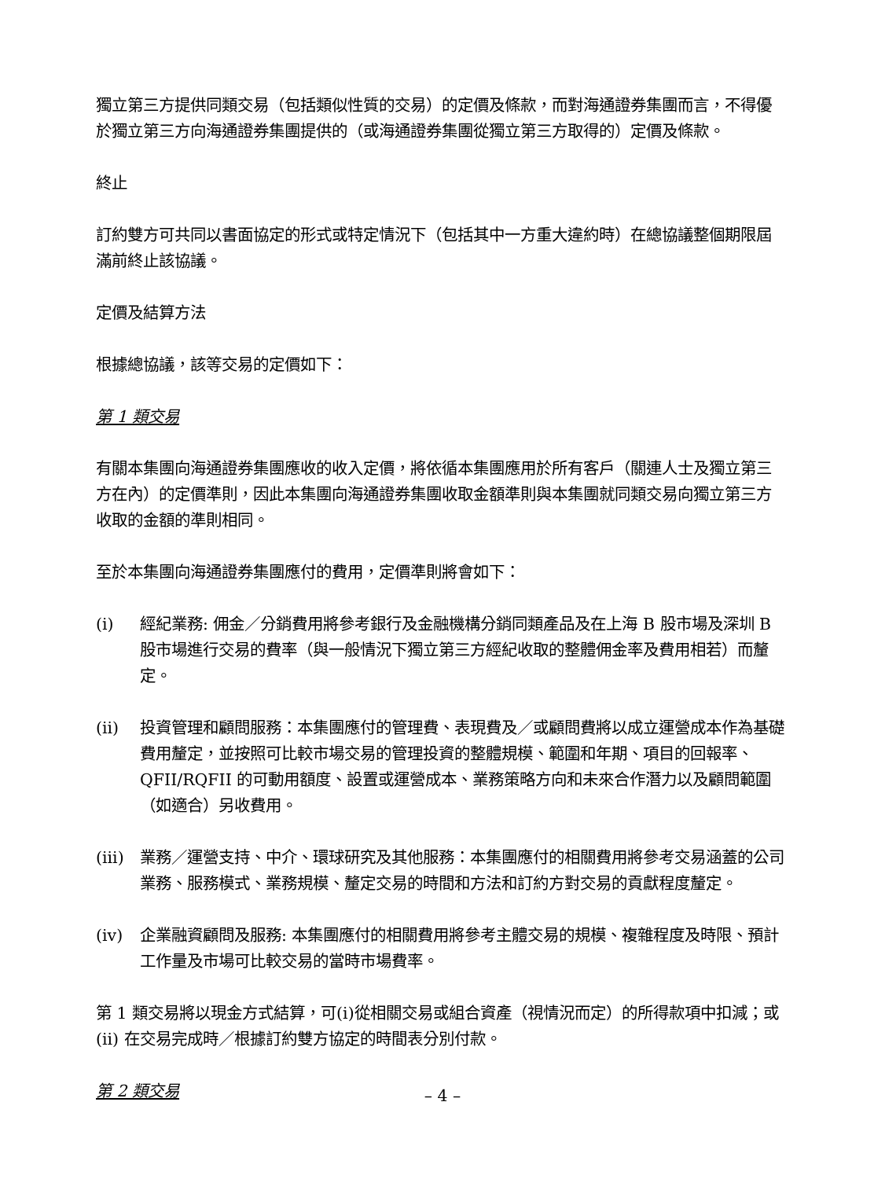獨立第三方提供同類交易（包括類似性質的交易）的定價及條款，而對海通證券集團而言，不得優於獨立第三方向海通證券集團提供的（或海通證券集團從獨立第三方取得的）定價及條款。
終止
訂約雙方可共同以書面協定的形式或特定情況下（包括其中一方重大違約時）在總協議整個期限屆滿前終止該協議。
定價及結算方法
根據總協議，該等交易的定價如下：
第 1 類交易
有關本集團向海通證券集團應收的收入定價，將依循本集團應用於所有客戶（關連人士及獨立第三方在內）的定價準則，因此本集團向海通證券集團收取金額準則與本集團就同類交易向獨立第三方收取的金額的準則相同。
至於本集團向海通證券集團應付的費用，定價準則將會如下：
(i) 經紀業務: 佣金／分銷費用將參考銀行及金融機構分銷同類產品及在上海 B 股市場及深圳 B 股市場進行交易的費率（與一般情況下獨立第三方經紀收取的整體佣金率及費用相若）而釐定。
(ii) 投資管理和顧問服務：本集團應付的管理費、表現費及／或顧問費將以成立運營成本作為基礎費用釐定，並按照可比較市場交易的管理投資的整體規模、範圍和年期、項目的回報率、QFII/RQFII 的可動用額度、設置或運營成本、業務策略方向和未來合作潛力以及顧問範圍（如適合）另收費用。
(iii) 業務／運營支持、中介、環球研究及其他服務：本集團應付的相關費用將參考交易涵蓋的公司業務、服務模式、業務規模、釐定交易的時間和方法和訂約方對交易的貢獻程度釐定。
(iv) 企業融資顧問及服務: 本集團應付的相關費用將參考主體交易的規模、複雜程度及時限、預計工作量及市場可比較交易的當時市場費率。
第 1 類交易將以現金方式結算，可(i)從相關交易或組合資產（視情況而定）的所得款項中扣減；或 (ii) 在交易完成時／根據訂約雙方協定的時間表分別付款。
第 2 類交易
– 4 –